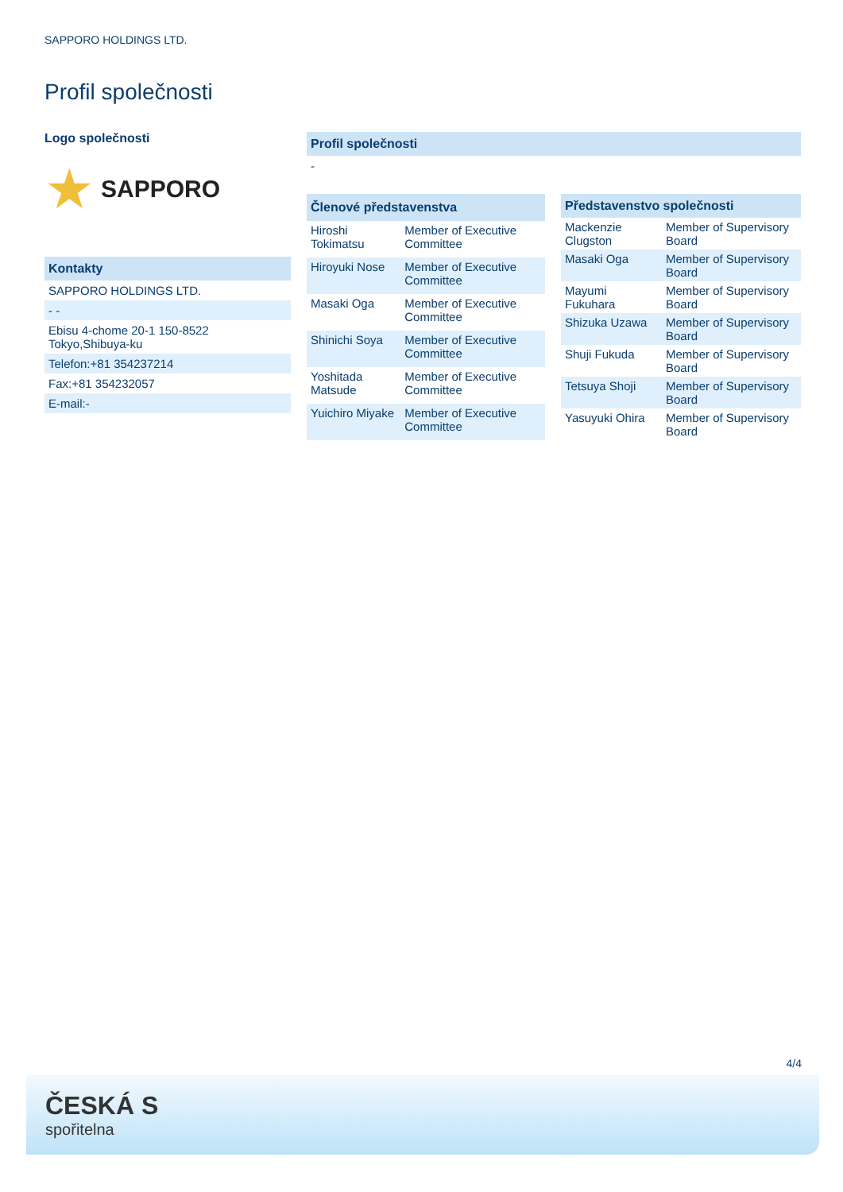SAPPORO HOLDINGS LTD.
Profil společnosti
Logo společnosti
★ SAPPORO
Kontakty
SAPPORO HOLDINGS LTD.
- -
Ebisu 4-chome 20-1 150-8522
Tokyo,Shibuya-ku
Telefon:+81 354237214
Fax:+81 354232057
E-mail:-
Profil společnosti
-
| Členové představenstva | |
| --- | --- |
| Hiroshi Tokimatsu | Member of Executive Committee |
| Hiroyuki Nose | Member of Executive Committee |
| Masaki Oga | Member of Executive Committee |
| Shinichi Soya | Member of Executive Committee |
| Yoshitada Matsude | Member of Executive Committee |
| Yuichiro Miyake | Member of Executive Committee |
| Představenstvo společnosti | |
| --- | --- |
| Mackenzie Clugston | Member of Supervisory Board |
| Masaki Oga | Member of Supervisory Board |
| Mayumi Fukuhara | Member of Supervisory Board |
| Shizuka Uzawa | Member of Supervisory Board |
| Shuji Fukuda | Member of Supervisory Board |
| Tetsuya Shoji | Member of Supervisory Board |
| Yasuyuki Ohira | Member of Supervisory Board |
4/4
ČESKÁ S
spořitelna